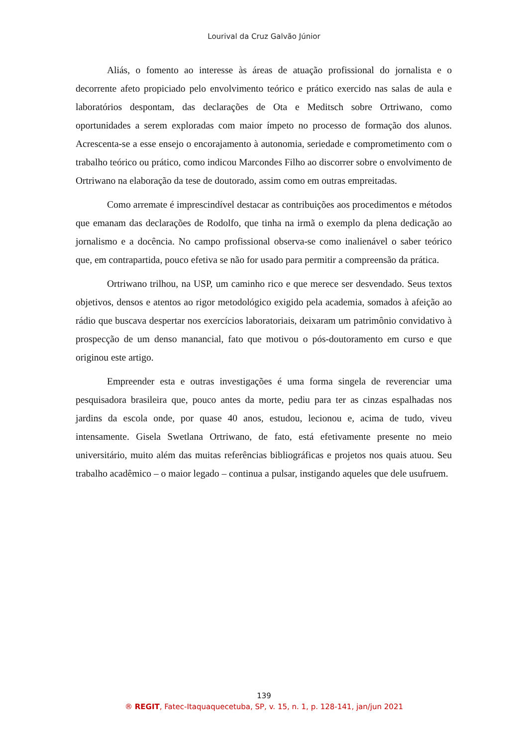Lourival da Cruz Galvão Júnior
Aliás, o fomento ao interesse às áreas de atuação profissional do jornalista e o decorrente afeto propiciado pelo envolvimento teórico e prático exercido nas salas de aula e laboratórios despontam, das declarações de Ota e Meditsch sobre Ortriwano, como oportunidades a serem exploradas com maior ímpeto no processo de formação dos alunos. Acrescenta-se a esse ensejo o encorajamento à autonomia, seriedade e comprometimento com o trabalho teórico ou prático, como indicou Marcondes Filho ao discorrer sobre o envolvimento de Ortriwano na elaboração da tese de doutorado, assim como em outras empreitadas.
Como arremate é imprescindível destacar as contribuições aos procedimentos e métodos que emanam das declarações de Rodolfo, que tinha na irmã o exemplo da plena dedicação ao jornalismo e a docência. No campo profissional observa-se como inalienável o saber teórico que, em contrapartida, pouco efetiva se não for usado para permitir a compreensão da prática.
Ortriwano trilhou, na USP, um caminho rico e que merece ser desvendado. Seus textos objetivos, densos e atentos ao rigor metodológico exigido pela academia, somados à afeição ao rádio que buscava despertar nos exercícios laboratoriais, deixaram um patrimônio convidativo à prospecção de um denso manancial, fato que motivou o pós-doutoramento em curso e que originou este artigo.
Empreender esta e outras investigações é uma forma singela de reverenciar uma pesquisadora brasileira que, pouco antes da morte, pediu para ter as cinzas espalhadas nos jardins da escola onde, por quase 40 anos, estudou, lecionou e, acima de tudo, viveu intensamente. Gisela Swetlana Ortriwano, de fato, está efetivamente presente no meio universitário, muito além das muitas referências bibliográficas e projetos nos quais atuou. Seu trabalho acadêmico – o maior legado – continua a pulsar, instigando aqueles que dele usufruem.
139
® REGIT, Fatec-Itaquaquecetuba, SP, v. 15, n. 1, p. 128-141, jan/jun 2021